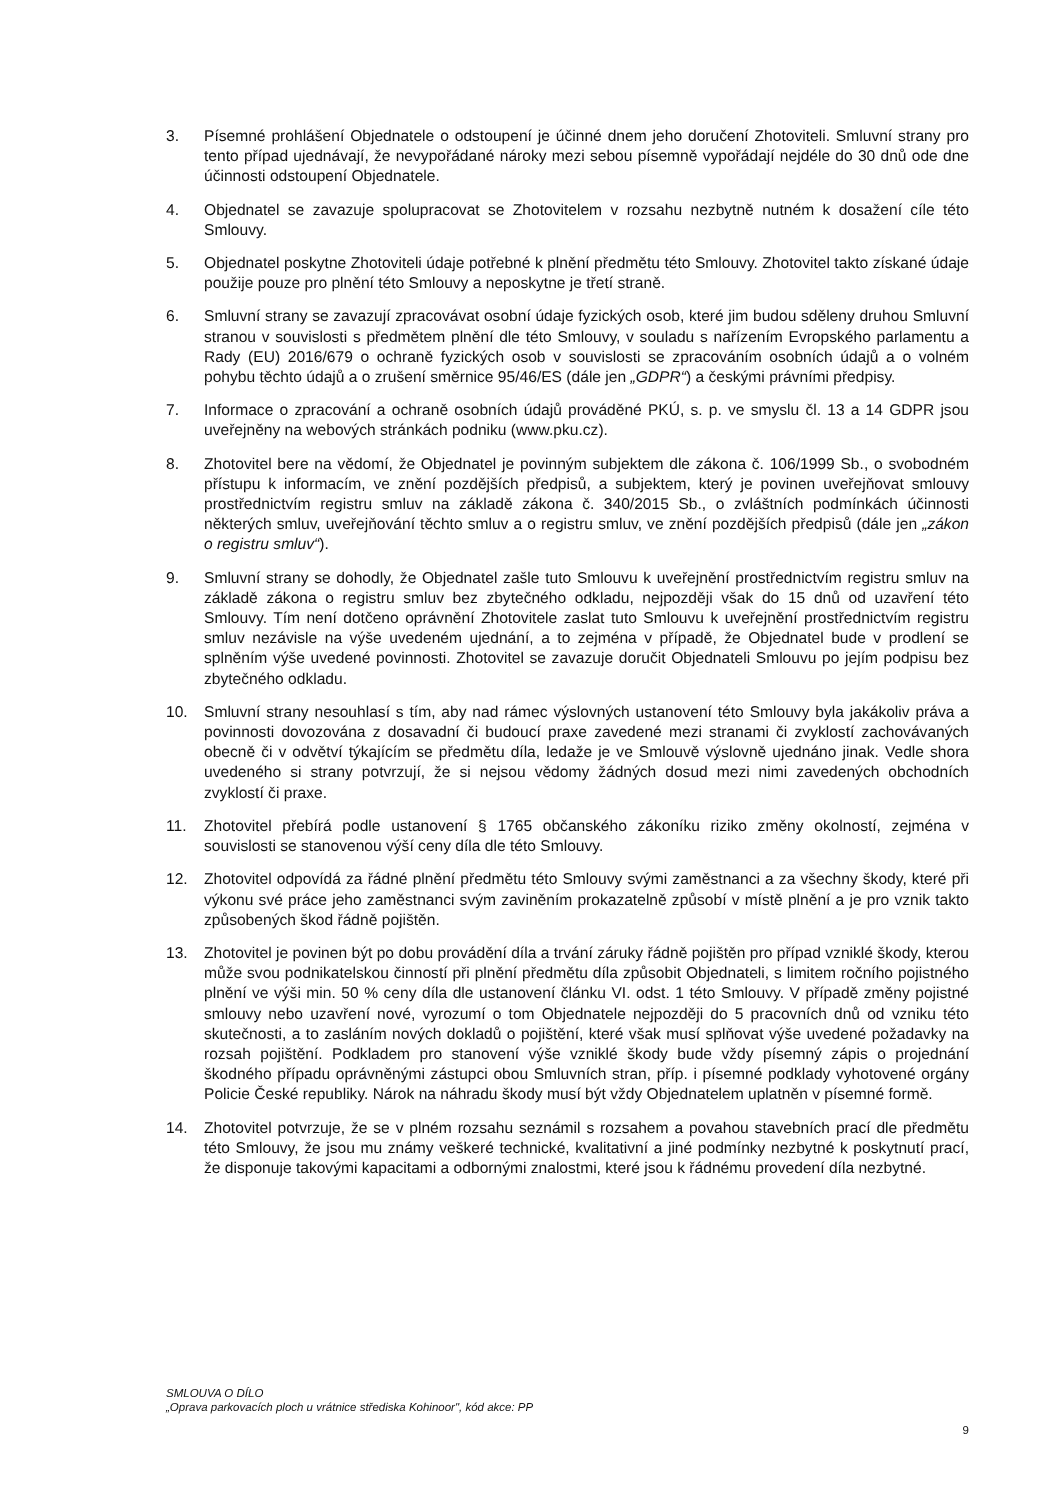3. Písemné prohlášení Objednatele o odstoupení je účinné dnem jeho doručení Zhotoviteli. Smluvní strany pro tento případ ujednávají, že nevypořádané nároky mezi sebou písemně vypořádají nejdéle do 30 dnů ode dne účinnosti odstoupení Objednatele.
4. Objednatel se zavazuje spolupracovat se Zhotovitelem v rozsahu nezbytně nutném k dosažení cíle této Smlouvy.
5. Objednatel poskytne Zhotoviteli údaje potřebné k plnění předmětu této Smlouvy. Zhotovitel takto získané údaje použije pouze pro plnění této Smlouvy a neposkytne je třetí straně.
6. Smluvní strany se zavazují zpracovávat osobní údaje fyzických osob, které jim budou sděleny druhou Smluvní stranou v souvislosti s předmětem plnění dle této Smlouvy, v souladu s nařízením Evropského parlamentu a Rady (EU) 2016/679 o ochraně fyzických osob v souvislosti se zpracováním osobních údajů a o volném pohybu těchto údajů a o zrušení směrnice 95/46/ES (dále jen „GDPR“) a českými právními předpisy.
7. Informace o zpracování a ochraně osobních údajů prováděné PKÚ, s. p. ve smyslu čl. 13 a 14 GDPR jsou uveřejněny na webových stránkách podniku (www.pku.cz).
8. Zhotovitel bere na vědomí, že Objednatel je povinným subjektem dle zákona č. 106/1999 Sb., o svobodném přístupu k informacím, ve znění pozdějších předpisů, a subjektem, který je povinen uveřejňovat smlouvy prostřednictvím registru smluv na základě zákona č. 340/2015 Sb., o zvláštních podmínkách účinnosti některých smluv, uveřejňování těchto smluv a o registru smluv, ve znění pozdějších předpisů (dále jen „zákon o registru smluv“).
9. Smluvní strany se dohodly, že Objednatel zašle tuto Smlouvu k uveřejnění prostřednictvím registru smluv na základě zákona o registru smluv bez zbytečného odkladu, nejpozději však do 15 dnů od uzavření této Smlouvy. Tím není dotčeno oprávnění Zhotovitele zaslat tuto Smlouvu k uveřejnění prostřednictvím registru smluv nezávisle na výše uvedeném ujednání, a to zejména v případě, že Objednatel bude v prodlení se splněním výše uvedené povinnosti. Zhotovitel se zavazuje doručit Objednateli Smlouvu po jejím podpisu bez zbytečného odkladu.
10. Smluvní strany nesouhlasí s tím, aby nad rámec výslovných ustanovení této Smlouvy byla jakákoliv práva a povinnosti dovozována z dosavadní či budoucí praxe zavedené mezi stranami či zvyklostí zachovávaných obecně či v odvětví týkajícím se předmětu díla, ledaže je ve Smlouvě výslovně ujednáno jinak. Vedle shora uvedeného si strany potvrzují, že si nejsou vědomy žádných dosud mezi nimi zavedených obchodních zvyklostí či praxe.
11. Zhotovitel přebírá podle ustanovení § 1765 občanského zákoníku riziko změny okolností, zejména v souvislosti se stanovenou výší ceny díla dle této Smlouvy.
12. Zhotovitel odpovídá za řádné plnění předmětu této Smlouvy svými zaměstnanci a za všechny škody, které při výkonu své práce jeho zaměstnanci svým zaviněním prokazatelně způsobí v místě plnění a je pro vznik takto způsobených škod řádně pojištěn.
13. Zhotovitel je povinen být po dobu provádění díla a trvání záruky řádně pojištěn pro případ vzniklé škody, kterou může svou podnikatelskou činností při plnění předmětu díla způsobit Objednateli, s limitem ročního pojistného plnění ve výši min. 50 % ceny díla dle ustanovení článku VI. odst. 1 této Smlouvy. V případě změny pojistné smlouvy nebo uzavření nové, vyrozumí o tom Objednatele nejpozději do 5 pracovních dnů od vzniku této skutečnosti, a to zasláním nových dokladů o pojištění, které však musí splňovat výše uvedené požadavky na rozsah pojištění. Podkladem pro stanovení výše vzniklé škody bude vždy písemný zápis o projednání škodného případu oprávněnými zástupci obou Smluvních stran, příp. i písemné podklady vyhotovené orgány Policie České republiky. Nárok na náhradu škody musí být vždy Objednatelem uplatněn v písemné formě.
14. Zhotovitel potvrzuje, že se v plném rozsahu seznámil s rozsahem a povahou stavebních prací dle předmětu této Smlouvy, že jsou mu známy veškeré technické, kvalitativní a jiné podmínky nezbytné k poskytnutí prací, že disponuje takovými kapacitami a odbornými znalostmi, které jsou k řádnému provedení díla nezbytné.
SMLOUVA O DÍLO
„Oprava parkovacích ploch u vrátnice střediska Kohinoor", kód akce: PP
9